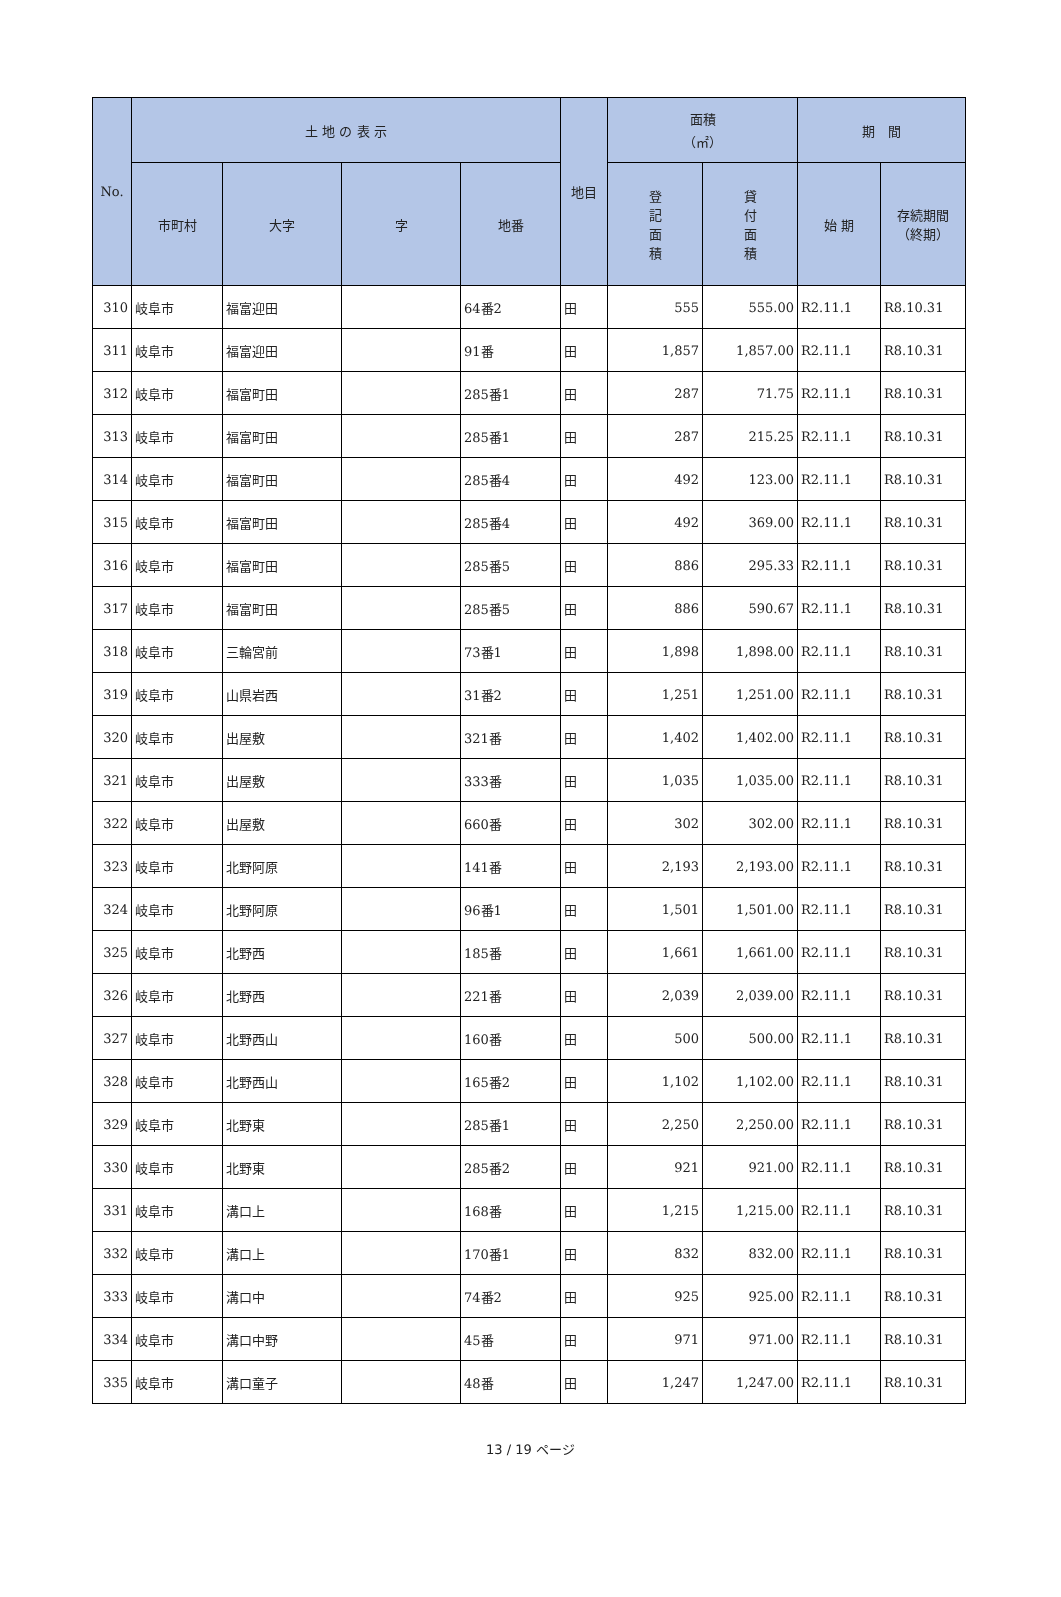| No. | 土 地 の 表 示 | | | | 地目 | 面積 （㎡） | | 期 間 | |
| --- | --- | --- | --- | --- | --- | --- | --- | --- | --- |
| | 市町村 | 大字 | 字 | 地番 | | 登 記 面 積 | 貸 付 面 積 | 始 期 | 存続期間 （終期） |
| 310 | 岐阜市 | 福富迎田 | | 64番2 | 田 | 555 | 555.00 | R2.11.1 | R8.10.31 |
| 311 | 岐阜市 | 福富迎田 | | 91番 | 田 | 1,857 | 1,857.00 | R2.11.1 | R8.10.31 |
| 312 | 岐阜市 | 福富町田 | | 285番1 | 田 | 287 | 71.75 | R2.11.1 | R8.10.31 |
| 313 | 岐阜市 | 福富町田 | | 285番1 | 田 | 287 | 215.25 | R2.11.1 | R8.10.31 |
| 314 | 岐阜市 | 福富町田 | | 285番4 | 田 | 492 | 123.00 | R2.11.1 | R8.10.31 |
| 315 | 岐阜市 | 福富町田 | | 285番4 | 田 | 492 | 369.00 | R2.11.1 | R8.10.31 |
| 316 | 岐阜市 | 福富町田 | | 285番5 | 田 | 886 | 295.33 | R2.11.1 | R8.10.31 |
| 317 | 岐阜市 | 福富町田 | | 285番5 | 田 | 886 | 590.67 | R2.11.1 | R8.10.31 |
| 318 | 岐阜市 | 三輪宮前 | | 73番1 | 田 | 1,898 | 1,898.00 | R2.11.1 | R8.10.31 |
| 319 | 岐阜市 | 山県岩西 | | 31番2 | 田 | 1,251 | 1,251.00 | R2.11.1 | R8.10.31 |
| 320 | 岐阜市 | 出屋敷 | | 321番 | 田 | 1,402 | 1,402.00 | R2.11.1 | R8.10.31 |
| 321 | 岐阜市 | 出屋敷 | | 333番 | 田 | 1,035 | 1,035.00 | R2.11.1 | R8.10.31 |
| 322 | 岐阜市 | 出屋敷 | | 660番 | 田 | 302 | 302.00 | R2.11.1 | R8.10.31 |
| 323 | 岐阜市 | 北野阿原 | | 141番 | 田 | 2,193 | 2,193.00 | R2.11.1 | R8.10.31 |
| 324 | 岐阜市 | 北野阿原 | | 96番1 | 田 | 1,501 | 1,501.00 | R2.11.1 | R8.10.31 |
| 325 | 岐阜市 | 北野西 | | 185番 | 田 | 1,661 | 1,661.00 | R2.11.1 | R8.10.31 |
| 326 | 岐阜市 | 北野西 | | 221番 | 田 | 2,039 | 2,039.00 | R2.11.1 | R8.10.31 |
| 327 | 岐阜市 | 北野西山 | | 160番 | 田 | 500 | 500.00 | R2.11.1 | R8.10.31 |
| 328 | 岐阜市 | 北野西山 | | 165番2 | 田 | 1,102 | 1,102.00 | R2.11.1 | R8.10.31 |
| 329 | 岐阜市 | 北野東 | | 285番1 | 田 | 2,250 | 2,250.00 | R2.11.1 | R8.10.31 |
| 330 | 岐阜市 | 北野東 | | 285番2 | 田 | 921 | 921.00 | R2.11.1 | R8.10.31 |
| 331 | 岐阜市 | 溝口上 | | 168番 | 田 | 1,215 | 1,215.00 | R2.11.1 | R8.10.31 |
| 332 | 岐阜市 | 溝口上 | | 170番1 | 田 | 832 | 832.00 | R2.11.1 | R8.10.31 |
| 333 | 岐阜市 | 溝口中 | | 74番2 | 田 | 925 | 925.00 | R2.11.1 | R8.10.31 |
| 334 | 岐阜市 | 溝口中野 | | 45番 | 田 | 971 | 971.00 | R2.11.1 | R8.10.31 |
| 335 | 岐阜市 | 溝口童子 | | 48番 | 田 | 1,247 | 1,247.00 | R2.11.1 | R8.10.31 |
13 / 19 ページ